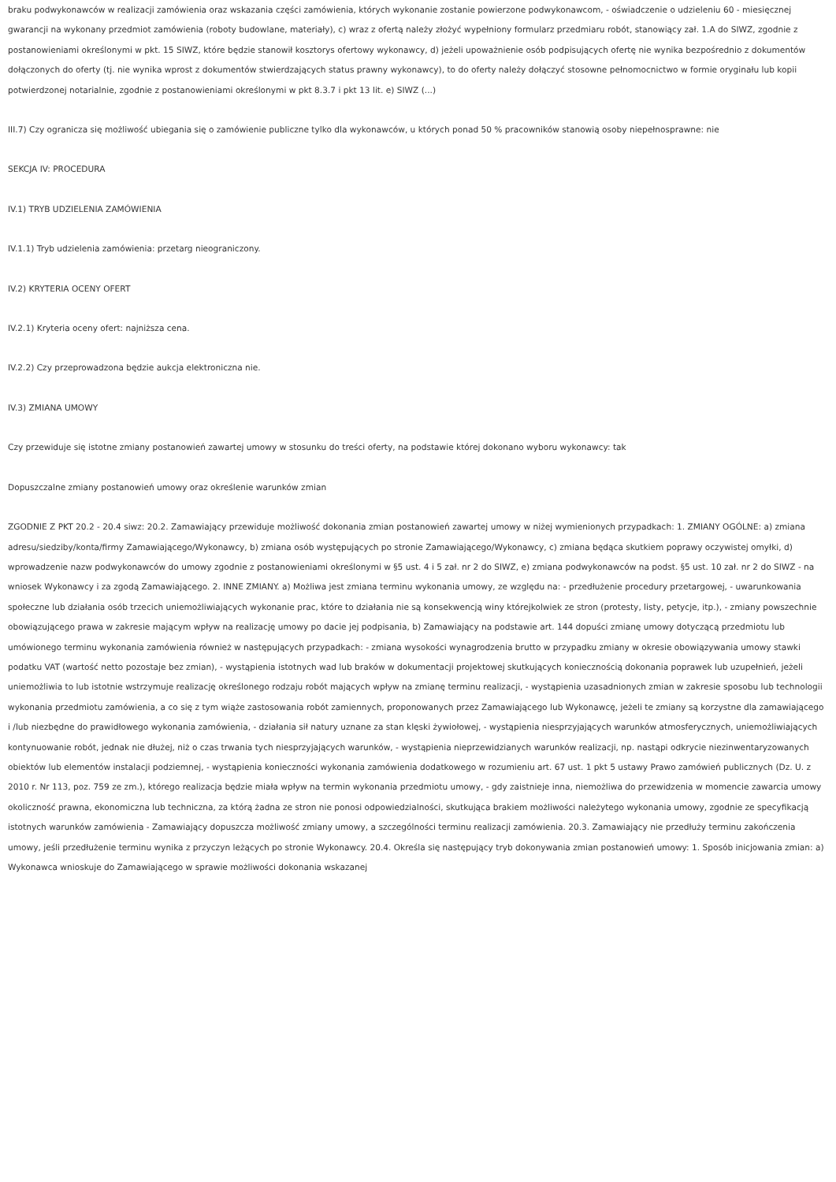braku podwykonawców w realizacji zamówienia oraz wskazania części zamówienia, których wykonanie zostanie powierzone podwykonawcom, - oświadczenie o udzieleniu 60 - miesięcznej gwarancji na wykonany przedmiot zamówienia (roboty budowlane, materiały), c) wraz z ofertą należy złożyć wypełniony formularz przedmiaru robót, stanowiący zał. 1.A do SIWZ, zgodnie z postanowieniami określonymi w pkt. 15 SIWZ, które będzie stanowił kosztorys ofertowy wykonawcy, d) jeżeli upoważnienie osób podpisujących ofertę nie wynika bezpośrednio z dokumentów dołączonych do oferty (tj. nie wynika wprost z dokumentów stwierdzających status prawny wykonawcy), to do oferty należy dołączyć stosowne pełnomocnictwo w formie oryginału lub kopii potwierdzonej notarialnie, zgodnie z postanowieniami określonymi w pkt 8.3.7 i pkt 13 lit. e) SIWZ (...)
III.7) Czy ogranicza się możliwość ubiegania się o zamówienie publiczne tylko dla wykonawców, u których ponad 50 % pracowników stanowią osoby niepełnosprawne: nie
SEKCJA IV: PROCEDURA
IV.1) TRYB UDZIELENIA ZAMÓWIENIA
IV.1.1) Tryb udzielenia zamówienia: przetarg nieograniczony.
IV.2) KRYTERIA OCENY OFERT
IV.2.1) Kryteria oceny ofert: najniższa cena.
IV.2.2) Czy przeprowadzona będzie aukcja elektroniczna nie.
IV.3) ZMIANA UMOWY
Czy przewiduje się istotne zmiany postanowień zawartej umowy w stosunku do treści oferty, na podstawie której dokonano wyboru wykonawcy: tak
Dopuszczalne zmiany postanowień umowy oraz określenie warunków zmian
ZGODNIE Z PKT 20.2 - 20.4 siwz: 20.2. Zamawiający przewiduje możliwość dokonania zmian postanowień zawartej umowy w niżej wymienionych przypadkach: 1. ZMIANY OGÓLNE: a) zmiana adresu/siedziby/konta/firmy Zamawiającego/Wykonawcy, b) zmiana osób występujących po stronie Zamawiającego/Wykonawcy, c) zmiana będąca skutkiem poprawy oczywistej omyłki, d) wprowadzenie nazw podwykonawców do umowy zgodnie z postanowieniami określonymi w §5 ust. 4 i 5 zał. nr 2 do SIWZ, e) zmiana podwykonawców na podst. §5 ust. 10 zał. nr 2 do SIWZ - na wniosek Wykonawcy i za zgodą Zamawiającego. 2. INNE ZMIANY. a) Możliwa jest zmiana terminu wykonania umowy, ze względu na: - przedłużenie procedury przetargowej, - uwarunkowania społeczne lub działania osób trzecich uniemożliwiających wykonanie prac, które to działania nie są konsekwencją winy którejkolwiek ze stron (protesty, listy, petycje, itp.), - zmiany powszechnie obowiązującego prawa w zakresie mającym wpływ na realizację umowy po dacie jej podpisania, b) Zamawiający na podstawie art. 144 dopuści zmianę umowy dotyczącą przedmiotu lub umówionego terminu wykonania zamówienia również w następujących przypadkach: - zmiana wysokości wynagrodzenia brutto w przypadku zmiany w okresie obowiązywania umowy stawki podatku VAT (wartość netto pozostaje bez zmian), - wystąpienia istotnych wad lub braków w dokumentacji projektowej skutkujących koniecznością dokonania poprawek lub uzupełnień, jeżeli uniemożliwia to lub istotnie wstrzymuje realizację określonego rodzaju robót mających wpływ na zmianę terminu realizacji, - wystąpienia uzasadnionych zmian w zakresie sposobu lub technologii wykonania przedmiotu zamówienia, a co się z tym wiąże zastosowania robót zamiennych, proponowanych przez Zamawiającego lub Wykonawcę, jeżeli te zmiany są korzystne dla zamawiającego i /lub niezbędne do prawidłowego wykonania zamówienia, - działania sił natury uznane za stan klęski żywiołowej, - wystąpienia niesprzyjających warunków atmosferycznych, uniemożliwiających kontynuowanie robót, jednak nie dłużej, niż o czas trwania tych niesprzyjających warunków, - wystąpienia nieprzewidzianych warunków realizacji, np. nastąpi odkrycie niezinwentaryzowanych obiektów lub elementów instalacji podziemnej, - wystąpienia konieczności wykonania zamówienia dodatkowego w rozumieniu art. 67 ust. 1 pkt 5 ustawy Prawo zamówień publicznych (Dz. U. z 2010 r. Nr 113, poz. 759 ze zm.), którego realizacja będzie miała wpływ na termin wykonania przedmiotu umowy, - gdy zaistnieje inna, niemożliwa do przewidzenia w momencie zawarcia umowy okoliczność prawna, ekonomiczna lub techniczna, za którą żadna ze stron nie ponosi odpowiedzialności, skutkująca brakiem możliwości należytego wykonania umowy, zgodnie ze specyfikacją istotnych warunków zamówienia - Zamawiający dopuszcza możliwość zmiany umowy, a szczególności terminu realizacji zamówienia. 20.3. Zamawiający nie przedłuży terminu zakończenia umowy, jeśli przedłużenie terminu wynika z przyczyn leżących po stronie Wykonawcy. 20.4. Określa się następujący tryb dokonywania zmian postanowień umowy: 1. Sposób inicjowania zmian: a) Wykonawca wnioskuje do Zamawiającego w sprawie możliwości dokonania wskazanej